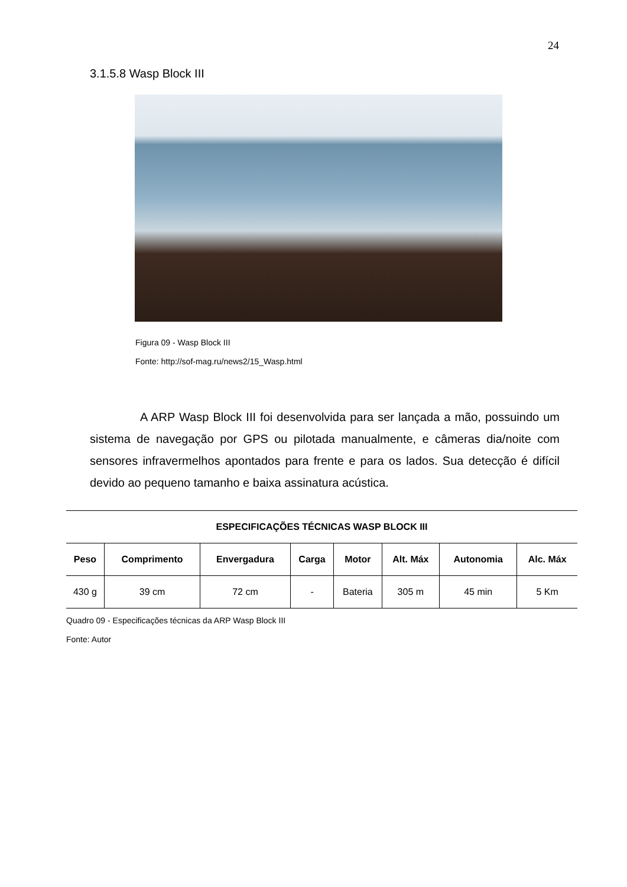24
3.1.5.8 Wasp Block III
Figura 09 - Wasp Block III
Fonte: http://sof-mag.ru/news2/15_Wasp.html
A ARP Wasp Block III foi desenvolvida para ser lançada a mão, possuindo um sistema de navegação por GPS ou pilotada manualmente, e câmeras dia/noite com sensores infravermelhos apontados para frente e para os lados. Sua detecção é difícil devido ao pequeno tamanho e baixa assinatura acústica.
| ESPECIFICAÇÕES TÉCNICAS WASP BLOCK III | | | | | | | |
| --- | --- | --- | --- | --- | --- | --- | --- |
| Peso | Comprimento | Envergadura | Carga | Motor | Alt. Máx | Autonomia | Alc. Máx |
| 430 g | 39 cm | 72 cm | - | Bateria | 305 m | 45 min | 5 Km |
Quadro 09 - Especificações técnicas da ARP Wasp Block III
Fonte: Autor